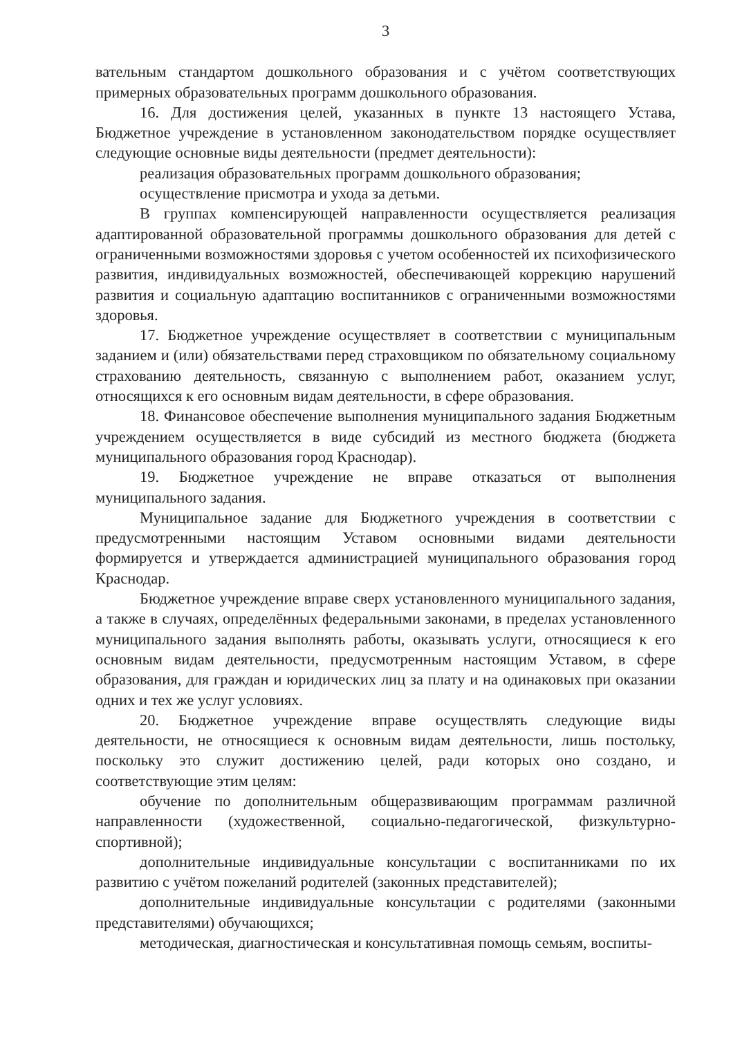3
вательным стандартом дошкольного образования и с учётом соответствующих примерных образовательных программ дошкольного образования.
16. Для достижения целей, указанных в пункте 13 настоящего Устава, Бюджетное учреждение в установленном законодательством порядке осуществляет следующие основные виды деятельности (предмет деятельности):
реализация образовательных программ дошкольного образования;
осуществление присмотра и ухода за детьми.
В группах компенсирующей направленности осуществляется реализация адаптированной образовательной программы дошкольного образования для детей с ограниченными возможностями здоровья с учетом особенностей их психофизического развития, индивидуальных возможностей, обеспечивающей коррекцию нарушений развития и социальную адаптацию воспитанников с ограниченными возможностями здоровья.
17. Бюджетное учреждение осуществляет в соответствии с муниципальным заданием и (или) обязательствами перед страховщиком по обязательному социальному страхованию деятельность, связанную с выполнением работ, оказанием услуг, относящихся к его основным видам деятельности, в сфере образования.
18. Финансовое обеспечение выполнения муниципального задания Бюджетным учреждением осуществляется в виде субсидий из местного бюджета (бюджета муниципального образования город Краснодар).
19. Бюджетное учреждение не вправе отказаться от выполнения муниципального задания.
Муниципальное задание для Бюджетного учреждения в соответствии с предусмотренными настоящим Уставом основными видами деятельности формируется и утверждается администрацией муниципального образования город Краснодар.
Бюджетное учреждение вправе сверх установленного муниципального задания, а также в случаях, определённых федеральными законами, в пределах установленного муниципального задания выполнять работы, оказывать услуги, относящиеся к его основным видам деятельности, предусмотренным настоящим Уставом, в сфере образования, для граждан и юридических лиц за плату и на одинаковых при оказании одних и тех же услуг условиях.
20. Бюджетное учреждение вправе осуществлять следующие виды деятельности, не относящиеся к основным видам деятельности, лишь постольку, поскольку это служит достижению целей, ради которых оно создано, и соответствующие этим целям:
обучение по дополнительным общеразвивающим программам различной направленности (художественной, социально-педагогической, физкультурно-спортивной);
дополнительные индивидуальные консультации с воспитанниками по их развитию с учётом пожеланий родителей (законных представителей);
дополнительные индивидуальные консультации с родителями (законными представителями) обучающихся;
методическая, диагностическая и консультативная помощь семьям, воспиты-